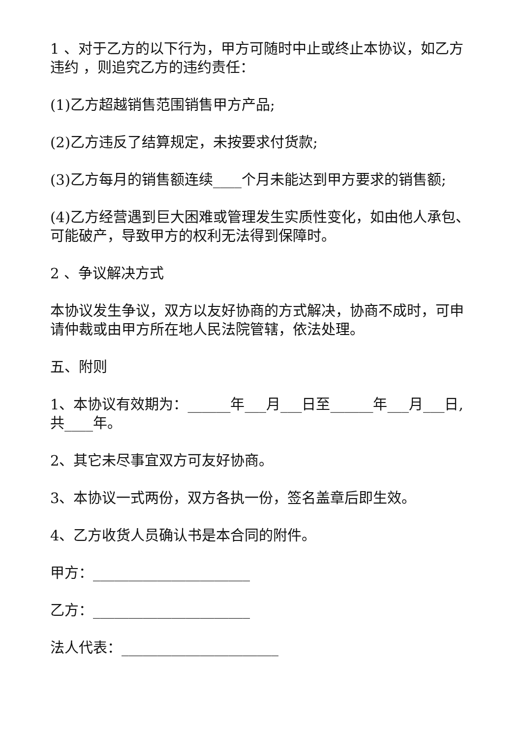1 、对于乙方的以下行为，甲方可随时中止或终止本协议，如乙方违约 ，则追究乙方的违约责任：
(1)乙方超越销售范围销售甲方产品;
(2)乙方违反了结算规定，未按要求付货款;
(3)乙方每月的销售额连续____个月未能达到甲方要求的销售额;
(4)乙方经营遇到巨大困难或管理发生实质性变化，如由他人承包、可能破产，导致甲方的权利无法得到保障时。
2 、争议解决方式
本协议发生争议，双方以友好协商的方式解决，协商不成时，可申请仲裁或由甲方所在地人民法院管辖，依法处理。
五、附则
1、本协议有效期为：______年___月___日至______年___月___日,共____年。
2、其它未尽事宜双方可友好协商。
3、本协议一式两份，双方各执一份，签名盖章后即生效。
4、乙方收货人员确认书是本合同的附件。
甲方：______________________
乙方：______________________
法人代表：______________________